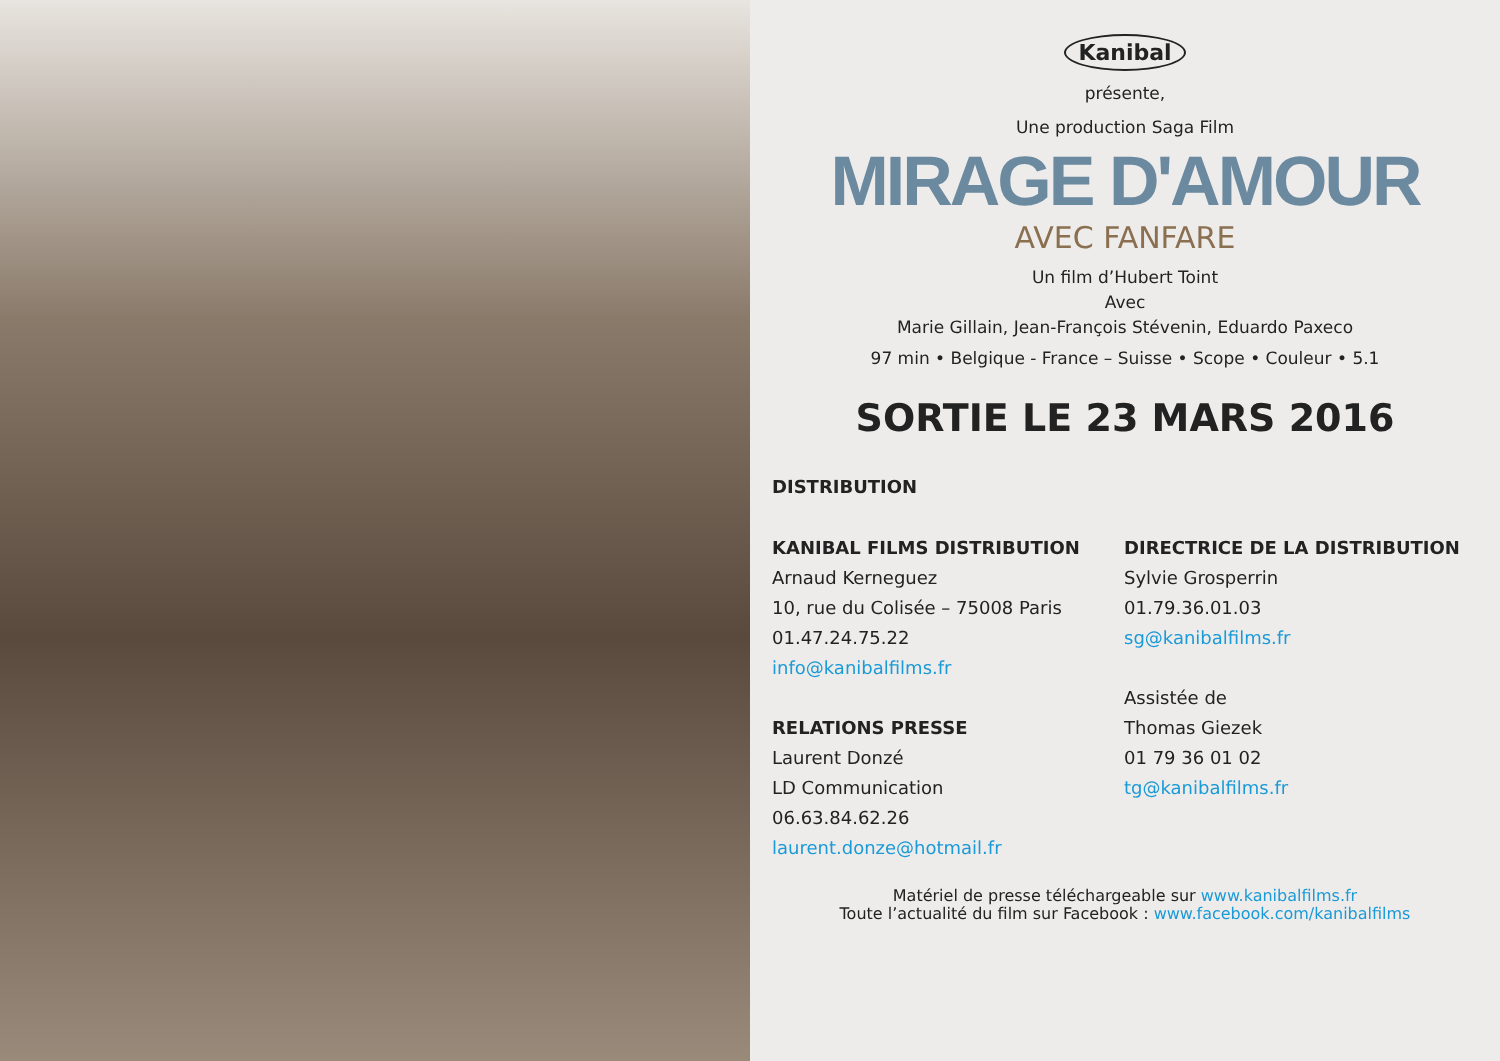Kanibal
présente,
Une production Saga Film
MIRAGE D'AMOUR
AVEC FANFARE
Un film d’Hubert Toint
Avec
Marie Gillain, Jean-François Stévenin, Eduardo Paxeco
97 min • Belgique - France – Suisse • Scope • Couleur • 5.1
SORTIE LE 23 MARS 2016
DISTRIBUTION
KANIBAL FILMS DISTRIBUTION
Arnaud Kerneguez
10, rue du Colisée – 75008 Paris
01.47.24.75.22
info@kanibalfilms.fr
RELATIONS PRESSE
Laurent Donzé
LD Communication
06.63.84.62.26
laurent.donze@hotmail.fr
DIRECTRICE DE LA DISTRIBUTION
Sylvie Grosperrin
01.79.36.01.03
sg@kanibalfilms.fr
Assistée de
Thomas Giezek
01 79 36 01 02
tg@kanibalfilms.fr
Matériel de presse téléchargeable sur www.kanibalfilms.fr
Toute l’actualité du film sur Facebook : www.facebook.com/kanibalfilms